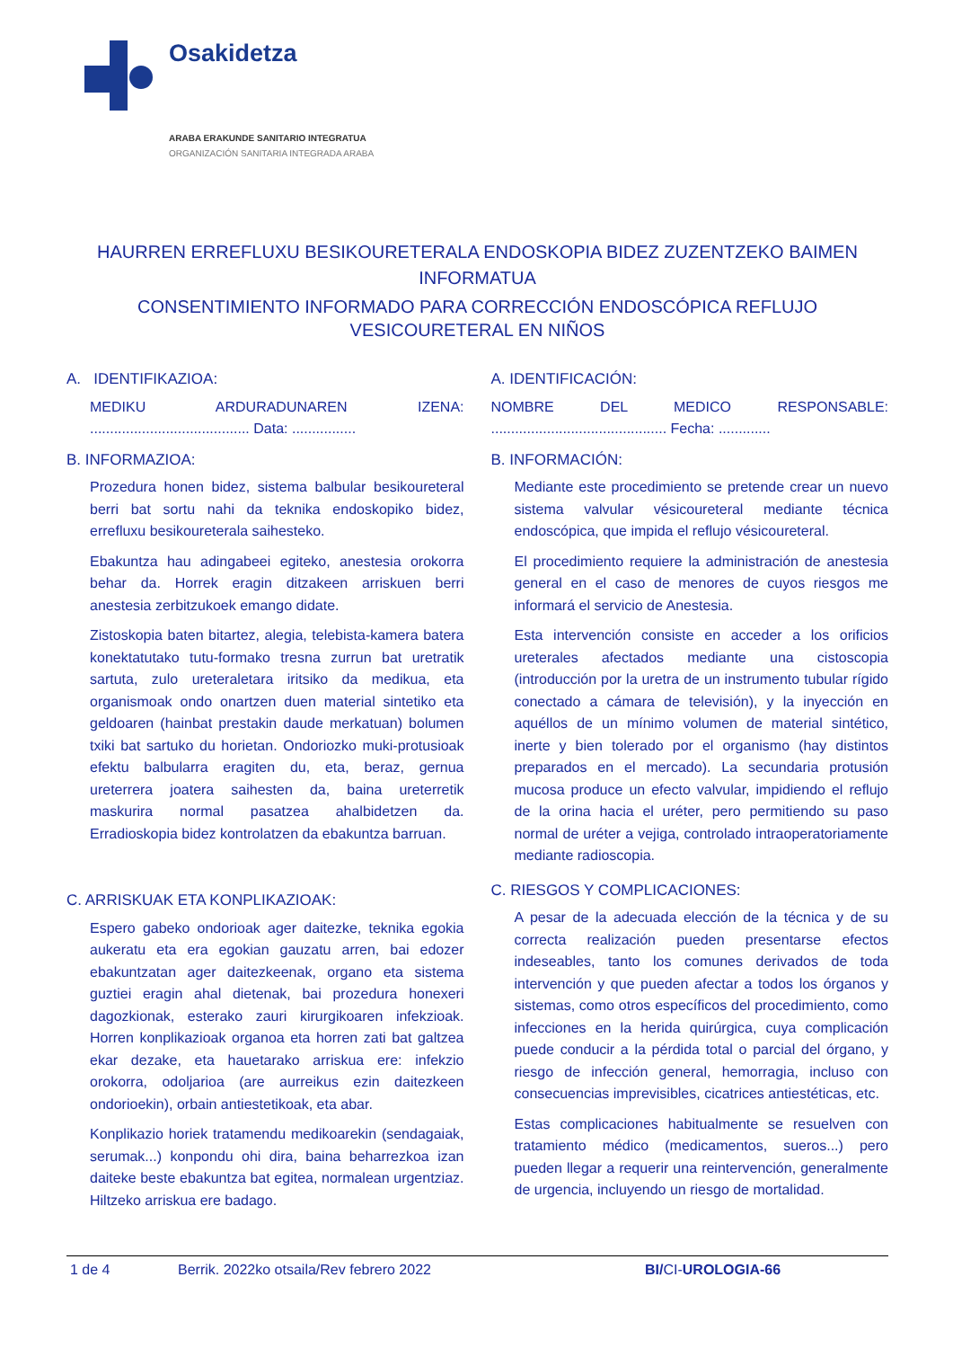Osakidetza
ARABA ERAKUNDE SANITARIO INTEGRATUA
ORGANIZACIÓN SANITARIA INTEGRADA ARABA
HAURREN ERREFLUXU BESIKOURETERALA ENDOSKOPIA BIDEZ ZUZENTZEKO BAIMEN INFORMATUA
CONSENTIMIENTO INFORMADO PARA CORRECCIÓN ENDOSCÓPICA REFLUJO
VESICOURETERAL EN NIÑOS
A. IDENTIFIKAZIOA:
MEDIKU ARDURADUNAREN IZENA: ........................................ Data: ................
B. INFORMAZIOA:
Prozedura honen bidez, sistema balbular besikoureteral berri bat sortu nahi da teknika endoskopiko bidez, errefluxu besikoureterala saihesteko.
Ebakuntza hau adingabeei egiteko, anestesia orokorra behar da. Horrek eragin ditzakeen arriskuen berri anestesia zerbitzukoek emango didate.
Zistoskopia baten bitartez, alegia, telebista-kamera batera konektatutako tutu-formako tresna zurrun bat uretratik sartuta, zulo ureteraletara iritsiko da medikua, eta organismoak ondo onartzen duen material sintetiko eta geldoaren (hainbat prestakin daude merkatuan) bolumen txiki bat sartuko du horietan. Ondoriozko muki-protusioak efektu balbularra eragiten du, eta, beraz, gernua ureterrera joatera saihesten da, baina ureterretik maskurira normal pasatzea ahalbidetzen da. Erradioskopia bidez kontrolatzen da ebakuntza barruan.
C. ARRISKUAK ETA KONPLIKAZIOAK:
Espero gabeko ondorioak ager daitezke, teknika egokia aukeratu eta era egokian gauzatu arren, bai edozer ebakuntzatan ager daitezkeenak, organo eta sistema guztiei eragin ahal dietenak, bai prozedura honexeri dagozkionak, esterako zauri kirurgikoaren infekzioak. Horren konplikazioak organoa eta horren zati bat galtzea ekar dezake, eta hauetarako arriskua ere: infekzio orokorra, odoljarioa (are aurreikus ezin daitezkeen ondorioekin), orbain antiestetikoak, eta abar.
Konplikazio horiek tratamendu medikoarekin (sendagaiak, serumak...) konpondu ohi dira, baina beharrezkoa izan daiteke beste ebakuntza bat egitea, normalean urgentziaz. Hiltzeko arriskua ere badago.
A. IDENTIFICACIÓN:
NOMBRE DEL MEDICO RESPONSABLE: ............................................ Fecha: .............
B. INFORMACIÓN:
Mediante este procedimiento se pretende crear un nuevo sistema valvular vésicoureteral mediante técnica endoscópica, que impida el reflujo vésicoureteral.
El procedimiento requiere la administración de anestesia general en el caso de menores de cuyos riesgos me informará el servicio de Anestesia.
Esta intervención consiste en acceder a los orificios ureterales afectados mediante una cistoscopia (introducción por la uretra de un instrumento tubular rígido conectado a cámara de televisión), y la inyección en aquéllos de un mínimo volumen de material sintético, inerte y bien tolerado por el organismo (hay distintos preparados en el mercado). La secundaria protusión mucosa produce un efecto valvular, impidiendo el reflujo de la orina hacia el uréter, pero permitiendo su paso normal de uréter a vejiga, controlado intraoperatoriamente mediante radioscopia.
C. RIESGOS Y COMPLICACIONES:
A pesar de la adecuada elección de la técnica y de su correcta realización pueden presentarse efectos indeseables, tanto los comunes derivados de toda intervención y que pueden afectar a todos los órganos y sistemas, como otros específicos del procedimiento, como infecciones en la herida quirúrgica, cuya complicación puede conducir a la pérdida total o parcial del órgano, y riesgo de infección general, hemorragia, incluso con consecuencias imprevisibles, cicatrices antiestéticas, etc.
Estas complicaciones habitualmente se resuelven con tratamiento médico (medicamentos, sueros...) pero pueden llegar a requerir una reintervención, generalmente de urgencia, incluyendo un riesgo de mortalidad.
1 de 4 Berrik. 2022ko otsaila/Rev febrero 2022 BI/CI-UROLOGIA-66